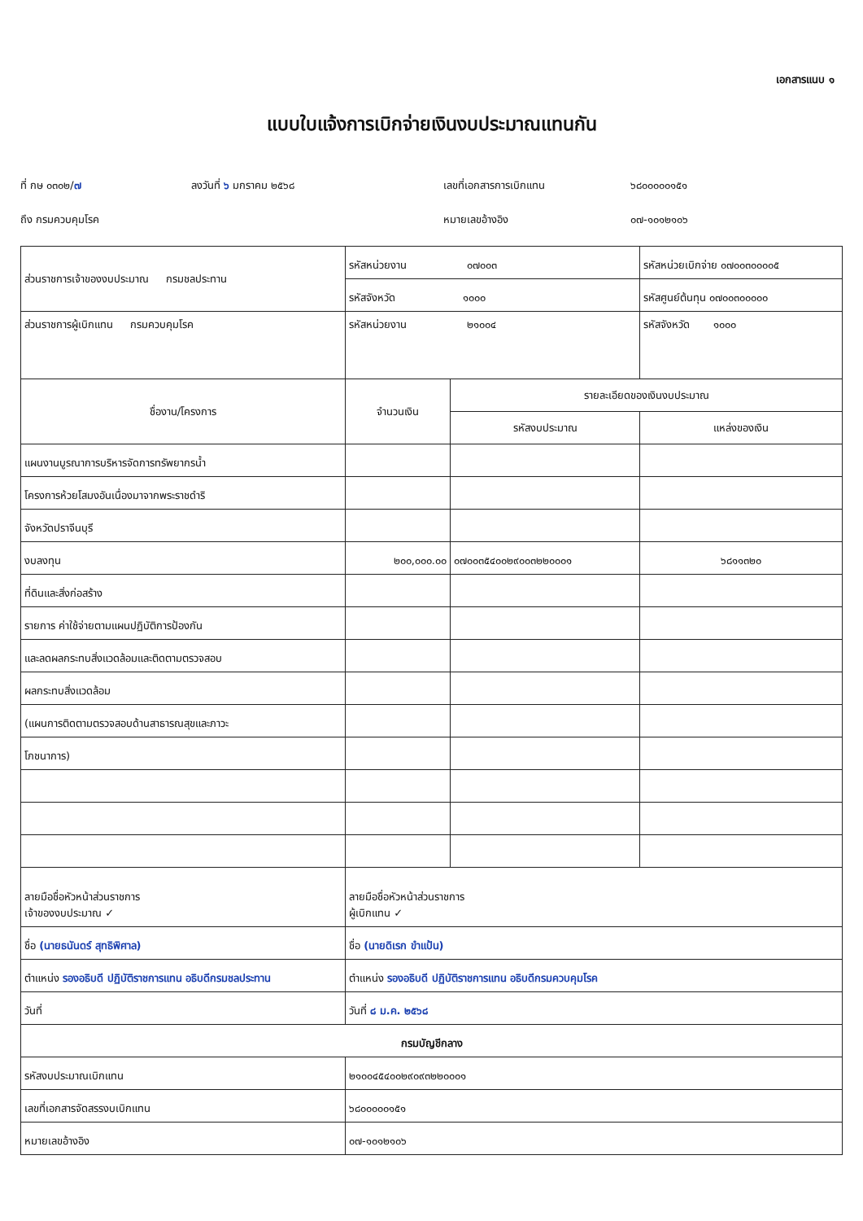เอกสารแนบ ๑
แบบใบแจ้งการเบิกจ่ายเงินงบประมาณแทนกัน
ที่ กษ ๐๓๐๒/๗
ลงวันที่ ๖ มกราคม ๒๕๖๘
เลขที่เอกสารการเบิกแทน
๖๘๐๐๐๐๐๑๕๑
ถึง กรมควบคุมโรค
หมายเลขอ้างอิง
๐๗-๑๐๑๒๑๐๖
| ส่วนราชการเจ้าของงบประมาณ กรมชลประทาน | รหัสหน่วยงาน ๐๗๐๐๓ | | รหัสหน่วยเบิกจ่าย ๐๗๐๐๓๐๐๐๐๕ |
| | รหัสจังหวัด ๑๐๐๐ | | รหัสศูนย์ต้นทุน ๐๗๐๐๓๐๐๐๐๐ |
| ส่วนราชการผู้เบิกแทน กรมควบคุมโรค | รหัสหน่วยงาน ๒๑๐๐๔ | | รหัสจังหวัด ๑๐๐๐ |
| ชื่องาน/โครงการ | จำนวนเงิน | รายละเอียดของเงินงบประมาณ | |
| | | รหัสงบประมาณ | แหล่งของเงิน |
| แผนงานบูรณาการบริหารจัดการทรัพยากรน้ำ | | | |
| โครงการห้วยโสมงอันเนื่องมาจากพระราชดำริ | | | |
| จังหวัดปราจีนบุรี | | | |
| งบลงทุน | ๒๐๐,๐๐๐.๐๐ | ๐๗๐๐๓๕๔๐๐๒๙๐๐๓๒๒๐๐๐๑ | ๖๘๑๑๓๒๐ |
| ที่ดินและสิ่งก่อสร้าง | | | |
| รายการ ค่าใช้จ่ายตามแผนปฏิบัติการป้องกัน | | | |
| และลดผลกระทบสิ่งแวดล้อมและติดตามตรวจสอบ | | | |
| ผลกระทบสิ่งแวดล้อม | | | |
| (แผนการติดตามตรวจสอบด้านสาธารณสุขและภาวะ | | | |
| โภชนาการ) | | | |
| ลายมือชื่อหัวหน้าส่วนราชการ เจ้าของงบประมาณ ✓ | ลายมือชื่อหัวหน้าส่วนราชการ ผู้เบิกแทน ✓ | | |
| ชื่อ (นายธนันดร์ สุทธิพิศาล) | ชื่อ (นายดิเรก ขำแป้น) | | |
| ตำแหน่ง รองอธิบดี ปฏิบัติราชการแทน อธิบดีกรมชลประทาน | ตำแหน่ง รองอธิบดี ปฏิบัติราชการแทน อธิบดีกรมควบคุมโรค | | |
| วันที่ | วันที่ ๘ ม.ค. ๒๕๖๘ | | |
| กรมบัญชีกลาง | | | |
| รหัสงบประมาณเบิกแทน | ๒๑๐๐๔๕๔๐๐๒๙๐๙๓๒๒๐๐๐๑ | | |
| เลขที่เอกสารจัดสรรงบเบิกแทน | ๖๘๐๐๐๐๐๑๕๑ | | |
| หมายเลขอ้างอิง | ๐๗-๑๐๑๒๑๐๖ | | |